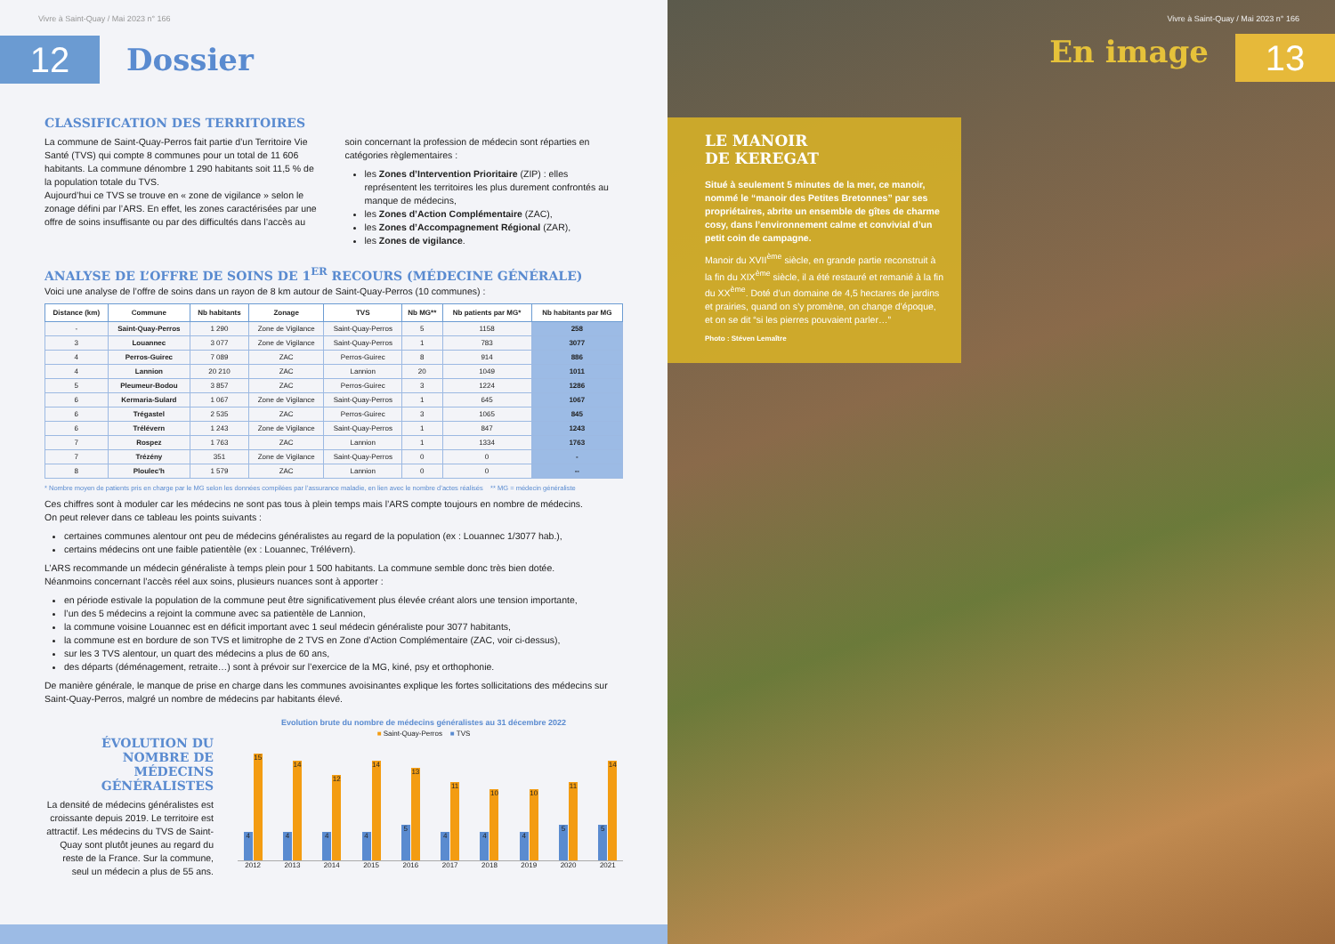Vivre à Saint-Quay / Mai 2023 n° 166
12
Dossier
CLASSIFICATION DES TERRITOIRES
La commune de Saint-Quay-Perros fait partie d’un Territoire Vie Santé (TVS) qui compte 8 communes pour un total de 11 606 habitants. La commune dénombre 1 290 habitants soit 11,5 % de la population totale du TVS.
Aujourd’hui ce TVS se trouve en « zone de vigilance » selon le zonage défini par l’ARS. En effet, les zones caractérisées par une offre de soins insuffisante ou par des difficultés dans l’accès au soin concernant la profession de médecin sont réparties en catégories règlementaires :
les Zones d’Intervention Prioritaire (ZIP) : elles représentent les territoires les plus durement confrontés au manque de médecins,
les Zones d’Action Complémentaire (ZAC),
les Zones d’Accompagnement Régional (ZAR),
les Zones de vigilance.
ANALYSE DE L’OFFRE DE SOINS DE 1<sup>ER</sup> RECOURS (MÉDECINE GÉNÉRALE)
Voici une analyse de l’offre de soins dans un rayon de 8 km autour de Saint-Quay-Perros (10 communes) :
| Distance (km) | Commune | Nb habitants | Zonage | TVS | Nb MG** | Nb patients par MG* | Nb habitants par MG |
| --- | --- | --- | --- | --- | --- | --- | --- |
| - | Saint-Quay-Perros | 1 290 | Zone de Vigilance | Saint-Quay-Perros | 5 | 1158 | 258 |
| 3 | Louannec | 3 077 | Zone de Vigilance | Saint-Quay-Perros | 1 | 783 | 3077 |
| 4 | Perros-Guirec | 7 089 | ZAC | Perros-Guirec | 8 | 914 | 886 |
| 4 | Lannion | 20 210 | ZAC | Lannion | 20 | 1049 | 1011 |
| 5 | Pleumeur-Bodou | 3 857 | ZAC | Perros-Guirec | 3 | 1224 | 1286 |
| 6 | Kermaria-Sulard | 1 067 | Zone de Vigilance | Saint-Quay-Perros | 1 | 645 | 1067 |
| 6 | Trégastel | 2 535 | ZAC | Perros-Guirec | 3 | 1065 | 845 |
| 6 | Trélévern | 1 243 | Zone de Vigilance | Saint-Quay-Perros | 1 | 847 | 1243 |
| 7 | Rospez | 1 763 | ZAC | Lannion | 1 | 1334 | 1763 |
| 7 | Trézény | 351 | Zone de Vigilance | Saint-Quay-Perros | 0 | 0 | - |
| 8 | Ploulec'h | 1 579 | ZAC | Lannion | 0 | 0 | -- |
* Nombre moyen de patients pris en charge par le MG selon les données compilées par l’assurance maladie, en lien avec le nombre d’actes réalisés ** MG = médecin généraliste
Ces chiffres sont à moduler car les médecins ne sont pas tous à plein temps mais l’ARS compte toujours en nombre de médecins.
On peut relever dans ce tableau les points suivants :
certaines communes alentour ont peu de médecins généralistes au regard de la population (ex : Louannec 1/3077 hab.),
certains médecins ont une faible patientèle (ex : Louannec, Trélévern).
L’ARS recommande un médecin généraliste à temps plein pour 1 500 habitants. La commune semble donc très bien dotée.
Néanmoins concernant l’accès réel aux soins, plusieurs nuances sont à apporter :
en période estivale la population de la commune peut être significativement plus élevée créant alors une tension importante,
l’un des 5 médecins a rejoint la commune avec sa patientèle de Lannion,
la commune voisine Louannec est en déficit important avec 1 seul médecin généraliste pour 3077 habitants,
la commune est en bordure de son TVS et limitrophe de 2 TVS en Zone d’Action Complémentaire (ZAC, voir ci-dessus),
sur les 3 TVS alentour, un quart des médecins a plus de 60 ans,
des départs (déménagement, retraite…) sont à prévoir sur l’exercice de la MG, kiné, psy et orthophonie.
De manière générale, le manque de prise en charge dans les communes avoisinantes explique les fortes sollicitations des médecins sur Saint-Quay-Perros, malgré un nombre de médecins par habitants élevé.
ÉVOLUTION DU NOMBRE DE MÉDECINS GÉNÉRALISTES
La densité de médecins généralistes est croissante depuis 2019. Le territoire est attractif. Les médecins du TVS de Saint-Quay sont plutôt jeunes au regard du reste de la France. Sur la commune, seul un médecin a plus de 55 ans.
Evolution brute du nombre de médecins généralistes au 31 décembre 2022
■ Saint-Quay-Perros ■ TVS
4
15
4
14
4
12
4
14
5
13
4
11
4
10
4
10
5
11
5
14
2012 2013 2014 2015 2016 2017 2018 2019 2020 2021
Vivre à Saint-Quay / Mai 2023 n° 166
En image
13
LE MANOIR
DE KEREGAT
Situé à seulement 5 minutes de la mer, ce manoir, nommé le “manoir des Petites Bretonnes” par ses propriétaires, abrite un ensemble de gîtes de charme cosy, dans l’environnement calme et convivial d’un petit coin de campagne.
Manoir du XVII<sup>ème</sup> siècle, en grande partie reconstruit à la fin du XIX<sup>ème</sup> siècle, il a été restauré et remanié à la fin du XX<sup>ème</sup>. Doté d’un domaine de 4,5 hectares de jardins et prairies, quand on s’y promène, on change d’époque, et on se dit “si les pierres pouvaient parler…”
Photo : Stéven Lemaître